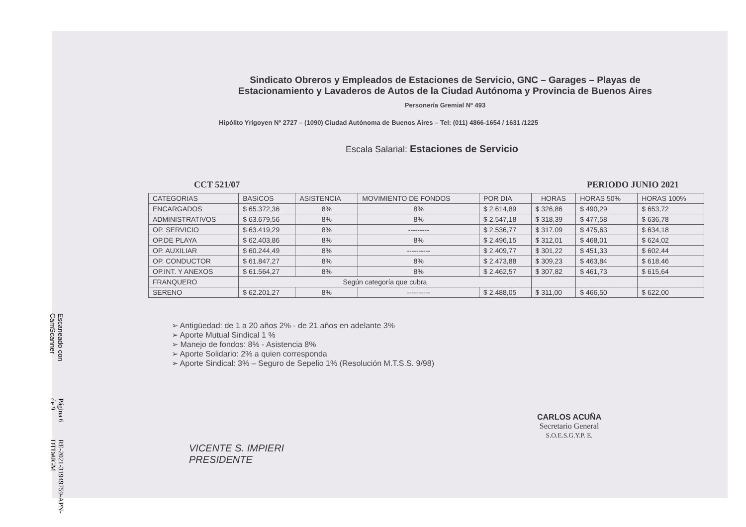Sindicato Obreros y Empleados de Estaciones de Servicio, GNC – Garages – Playas de Estacionamiento y Lavaderos de Autos de la Ciudad Autónoma y Provincia de Buenos Aires
Personería Gremial Nº 493
Hipólito Yrigoyen Nº 2727 – (1090) Ciudad Autónoma de Buenos Aires – Tel: (011) 4866-1654 / 1631 /1225
Escala Salarial: Estaciones de Servicio
CCT 521/07 PERIODO JUNIO 2021
| CATEGORIAS | BASICOS | ASISTENCIA | MOVIMIENTO DE FONDOS | POR DIA | HORAS | HORAS 50% | HORAS 100% |
| --- | --- | --- | --- | --- | --- | --- | --- |
| ENCARGADOS | $ 65.372,36 | 8% | 8% | $ 2.614,89 | $ 326,86 | $ 490,29 | $ 653,72 |
| ADMINISTRATIVOS | $ 63.679,56 | 8% | 8% | $ 2.547,18 | $ 318,39 | $ 477,58 | $ 636,78 |
| OP. SERVICIO | $ 63.419,29 | 8% | --------- | $ 2.536,77 | $ 317.09 | $ 475,63 | $ 634,18 |
| OP.DE PLAYA | $ 62.403,86 | 8% | 8% | $ 2.496,15 | $ 312,01 | $ 468,01 | $ 624,02 |
| OP. AUXILIAR | $ 60.244,49 | 8% | ---------- | $ 2.409,77 | $ 301,22 | $ 451,33 | $ 602,44 |
| OP. CONDUCTOR | $ 61.847,27 | 8% | 8% | $ 2.473,88 | $ 309,23 | $ 463,84 | $ 618,46 |
| OP.INT. Y ANEXOS | $ 61.564,27 | 8% | 8% | $ 2.462,57 | $ 307,82 | $ 461,73 | $ 615,64 |
| FRANQUERO | Según categoría que cubra | | | | | | |
| SERENO | $ 62.201,27 | 8% | ---------- | $ 2.488,05 | $ 311,00 | $ 466,50 | $ 622,00 |
➢ Antigüedad: de 1 a 20 años 2% - de 21 años en adelante 3%
➢ Aporte Mutual Sindical 1 %
➢ Manejo de fondos: 8% - Asistencia 8%
➢ Aporte Solidario: 2% a quien corresponda
➢ Aporte Sindical: 3% – Seguro de Sepelio 1% (Resolución M.T.S.S. 9/98)
Escaneado con CamScanner Página 6 de 9 RE-2021-31949759-APN-DTD#JGM
VICENTE S. IMPIERI
PRESIDENTE
CARLOS ACUÑA
Secretario General
S.O.E.S.G.Y.P. E.